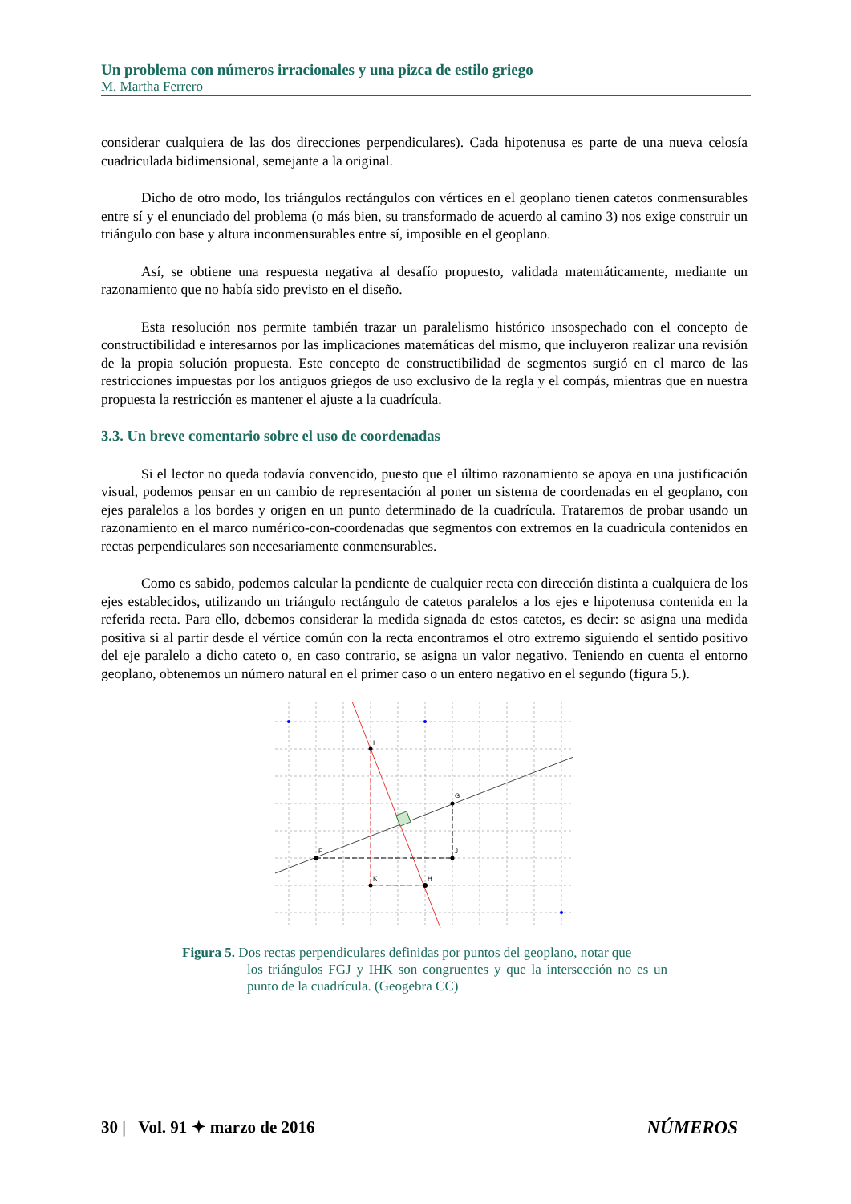Un problema con números irracionales y una pizca de estilo griego
M. Martha Ferrero
considerar cualquiera de las dos direcciones perpendiculares). Cada hipotenusa es parte de una nueva celosía cuadriculada bidimensional, semejante a la original.
Dicho de otro modo, los triángulos rectángulos con vértices en el geoplano tienen catetos conmensurables entre sí y el enunciado del problema (o más bien, su transformado de acuerdo al camino 3) nos exige construir un triángulo con base y altura inconmensurables entre sí, imposible en el geoplano.
Así, se obtiene una respuesta negativa al desafío propuesto, validada matemáticamente, mediante un razonamiento que no había sido previsto en el diseño.
Esta resolución nos permite también trazar un paralelismo histórico insospechado con el concepto de constructibilidad e interesarnos por las implicaciones matemáticas del mismo, que incluyeron realizar una revisión de la propia solución propuesta. Este concepto de constructibilidad de segmentos surgió en el marco de las restricciones impuestas por los antiguos griegos de uso exclusivo de la regla y el compás, mientras que en nuestra propuesta la restricción es mantener el ajuste a la cuadrícula.
3.3. Un breve comentario sobre el uso de coordenadas
Si el lector no queda todavía convencido, puesto que el último razonamiento se apoya en una justificación visual, podemos pensar en un cambio de representación al poner un sistema de coordenadas en el geoplano, con ejes paralelos a los bordes y origen en un punto determinado de la cuadrícula. Trataremos de probar usando un razonamiento en el marco numérico-con-coordenadas que segmentos con extremos en la cuadricula contenidos en rectas perpendiculares son necesariamente conmensurables.
Como es sabido, podemos calcular la pendiente de cualquier recta con dirección distinta a cualquiera de los ejes establecidos, utilizando un triángulo rectángulo de catetos paralelos a los ejes e hipotenusa contenida en la referida recta. Para ello, debemos considerar la medida signada de estos catetos, es decir: se asigna una medida positiva si al partir desde el vértice común con la recta encontramos el otro extremo siguiendo el sentido positivo del eje paralelo a dicho cateto o, en caso contrario, se asigna un valor negativo. Teniendo en cuenta el entorno geoplano, obtenemos un número natural en el primer caso o un entero negativo en el segundo (figura 5.).
I
G
F
J
K
H
Figura 5. Dos rectas perpendiculares definidas por puntos del geoplano, notar que
los triángulos FGJ y IHK son congruentes y que la intersección no es un punto de la cuadrícula. (Geogebra CC)
30 | Vol. 91 ✦ marzo de 2016 NÚMEROS